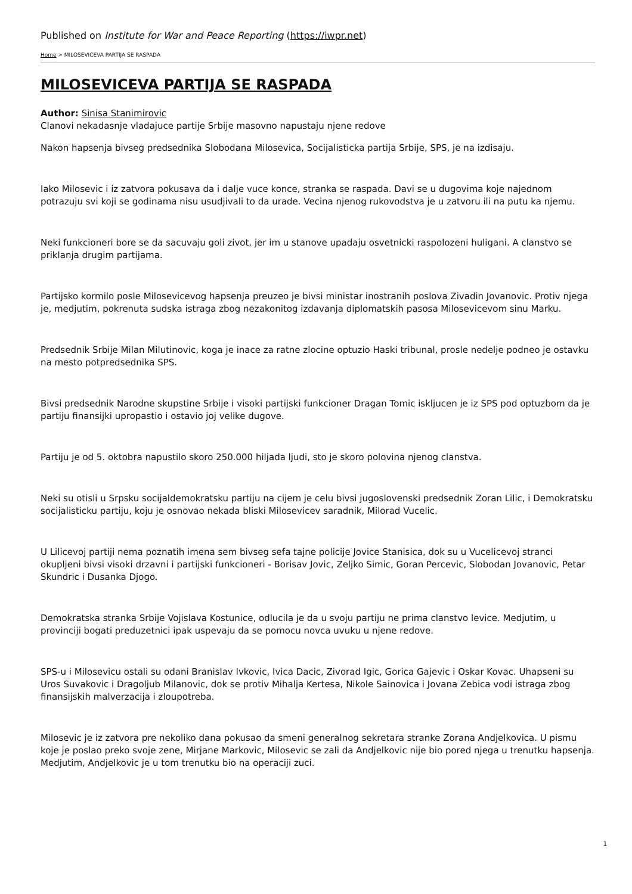Published on Institute for War and Peace Reporting (https://iwpr.net)
Home > MILOSEVICEVA PARTIJA SE RASPADA
MILOSEVICEVA PARTIJA SE RASPADA
Author: Sinisa Stanimirovic
Clanovi nekadasnje vladajuce partije Srbije masovno napustaju njene redove
Nakon hapsenja bivseg predsednika Slobodana Milosevica, Socijalisticka partija Srbije, SPS, je na izdisaju.
Iako Milosevic i iz zatvora pokusava da i dalje vuce konce, stranka se raspada. Davi se u dugovima koje najednom potrazuju svi koji se godinama nisu usudjivali to da urade. Vecina njenog rukovodstva je u zatvoru ili na putu ka njemu.
Neki funkcioneri bore se da sacuvaju goli zivot, jer im u stanove upadaju osvetnicki raspolozeni huligani. A clanstvo se priklanja drugim partijama.
Partijsko kormilo posle Milosevicevog hapsenja preuzeo je bivsi ministar inostranih poslova Zivadin Jovanovic. Protiv njega je, medjutim, pokrenuta sudska istraga zbog nezakonitog izdavanja diplomatskih pasosa Milosevicevom sinu Marku.
Predsednik Srbije Milan Milutinovic, koga je inace za ratne zlocine optuzio Haski tribunal, prosle nedelje podneo je ostavku na mesto potpredsednika SPS.
Bivsi predsednik Narodne skupstine Srbije i visoki partijski funkcioner Dragan Tomic iskljucen je iz SPS pod optuzbom da je partiju finansijki upropastio i ostavio joj velike dugove.
Partiju je od 5. oktobra napustilo skoro 250.000 hiljada ljudi, sto je skoro polovina njenog clanstva.
Neki su otisli u Srpsku socijaldemokratsku partiju na cijem je celu bivsi jugoslovenski predsednik Zoran Lilic, i Demokratsku socijalisticku partiju, koju je osnovao nekada bliski Milosevicev saradnik, Milorad Vucelic.
U Lilicevoj partiji nema poznatih imena sem bivseg sefa tajne policije Jovice Stanisica, dok su u Vucelicevoj stranci okupljeni bivsi visoki drzavni i partijski funkcioneri - Borisav Jovic, Zeljko Simic, Goran Percevic, Slobodan Jovanovic, Petar Skundric i Dusanka Djogo.
Demokratska stranka Srbije Vojislava Kostunice, odlucila je da u svoju partiju ne prima clanstvo levice. Medjutim, u provinciji bogati preduzetnici ipak uspevaju da se pomocu novca uvuku u njene redove.
SPS-u i Milosevicu ostali su odani Branislav Ivkovic, Ivica Dacic, Zivorad Igic, Gorica Gajevic i Oskar Kovac. Uhapseni su Uros Suvakovic i Dragoljub Milanovic, dok se protiv Mihalja Kertesa, Nikole Sainovica i Jovana Zebica vodi istraga zbog finansijskih malverzacija i zloupotreba.
Milosevic je iz zatvora pre nekoliko dana pokusao da smeni generalnog sekretara stranke Zorana Andjelkovica. U pismu koje je poslao preko svoje zene, Mirjane Markovic, Milosevic se zali da Andjelkovic nije bio pored njega u trenutku hapsenja. Medjutim, Andjelkovic je u tom trenutku bio na operaciji zuci.
1